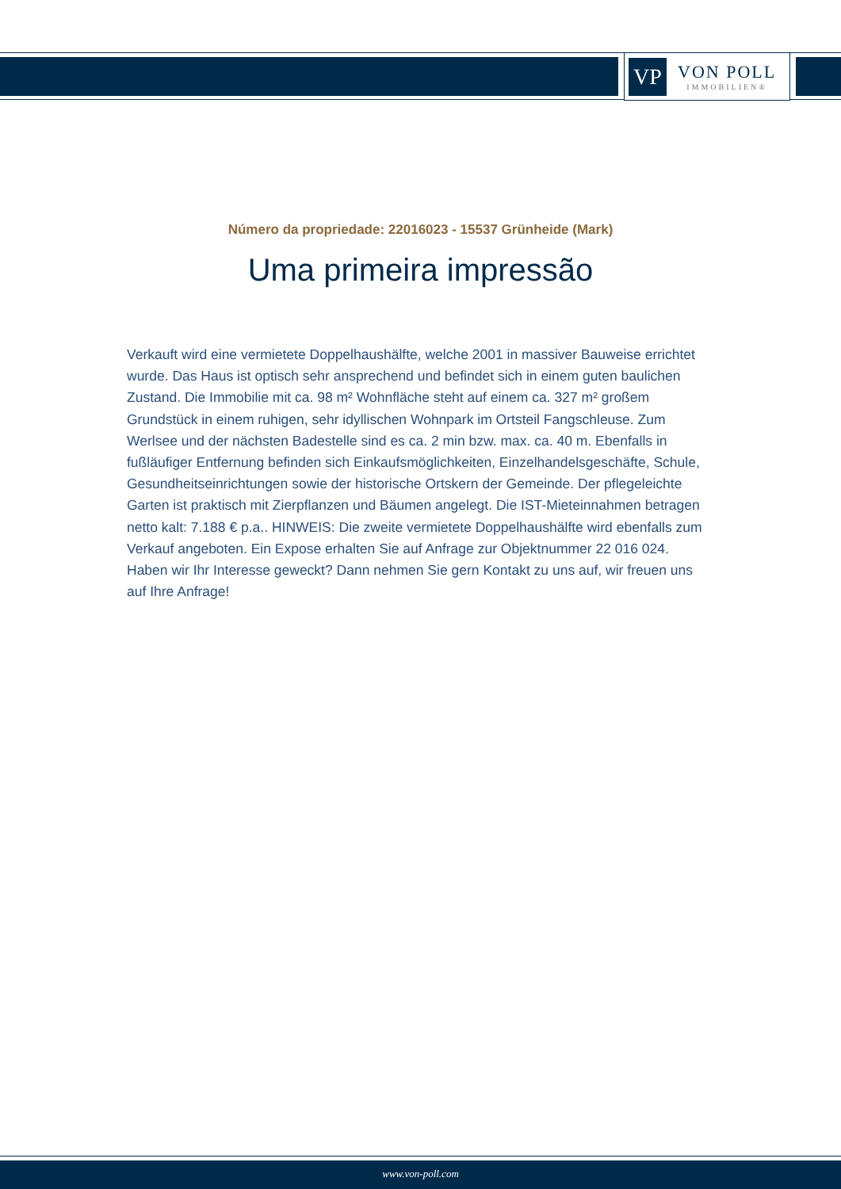VP
VON POLL
IMMOBILIEN®
Número da propriedade: 22016023 - 15537 Grünheide (Mark)
Uma primeira impressão
Verkauft wird eine vermietete Doppelhaushälfte, welche 2001 in massiver Bauweise errichtet wurde. Das Haus ist optisch sehr ansprechend und befindet sich in einem guten baulichen Zustand. Die Immobilie mit ca. 98 m² Wohnfläche steht auf einem ca. 327 m² großem Grundstück in einem ruhigen, sehr idyllischen Wohnpark im Ortsteil Fangschleuse. Zum Werlsee und der nächsten Badestelle sind es ca. 2 min bzw. max. ca. 40 m. Ebenfalls in fußläufiger Entfernung befinden sich Einkaufsmöglichkeiten, Einzelhandelsgeschäfte, Schule, Gesundheitseinrichtungen sowie der historische Ortskern der Gemeinde. Der pflegeleichte Garten ist praktisch mit Zierpflanzen und Bäumen angelegt. Die IST-Mieteinnahmen betragen netto kalt: 7.188 € p.a.. HINWEIS: Die zweite vermietete Doppelhaushälfte wird ebenfalls zum Verkauf angeboten. Ein Expose erhalten Sie auf Anfrage zur Objektnummer 22 016 024. Haben wir Ihr Interesse geweckt? Dann nehmen Sie gern Kontakt zu uns auf, wir freuen uns auf Ihre Anfrage!
www.von-poll.com